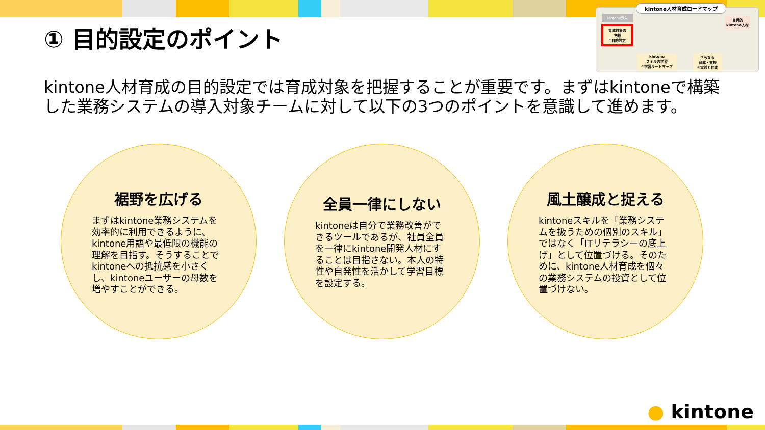① 目的設定のポイント
kintone人材育成ロードマップ
kintone導入
自発的
kintone人材
育成対象の
把握
①目的設定
kintone
スキルの学習
②学習ルートマップ
さらなる
育成・支援
③実践と伴走
kintone人材育成の目的設定では育成対象を把握することが重要です。まずはkintoneで構築した業務システムの導入対象チームに対して以下の3つのポイントを意識して進めます。
裾野を広げる
まずはkintone業務システムを効率的に利用できるように、kintone用語や最低限の機能の理解を目指す。そうすることでkintoneへの抵抗感を小さくし、kintoneユーザーの母数を増やすことができる。
全員一律にしない
kintoneは自分で業務改善ができるツールであるが、社員全員を一律にkintone開発人材にすることは目指さない。本人の特性や自発性を活かして学習目標を設定する。
風土醸成と捉える
kintoneスキルを「業務システムを扱うための個別のスキル」ではなく「ITリテラシーの底上げ」として位置づける。そのために、kintone人材育成を個々の業務システムの投資として位置づけない。
● kintone